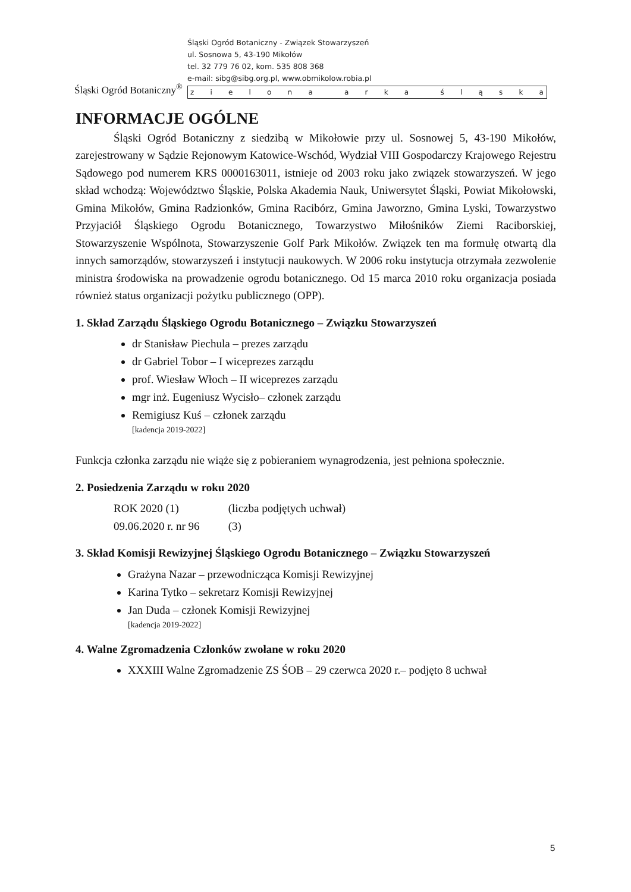Śląski Ogród Botaniczny<sup>®</sup>
Śląski Ogród Botaniczny - Związek Stowarzyszeń
ul. Sosnowa 5, 43-190 Mikołów
tel. 32 779 76 02, kom. 535 808 368
e-mail: sibg@sibg.org.pl, www.obmikolow.robia.pl
zielona arka śląska
INFORMACJE OGÓLNE
Śląski Ogród Botaniczny z siedzibą w Mikołowie przy ul. Sosnowej 5, 43-190 Mikołów, zarejestrowany w Sądzie Rejonowym Katowice-Wschód, Wydział VIII Gospodarczy Krajowego Rejestru Sądowego pod numerem KRS 0000163011, istnieje od 2003 roku jako związek stowarzyszeń. W jego skład wchodzą: Województwo Śląskie, Polska Akademia Nauk, Uniwersytet Śląski, Powiat Mikołowski, Gmina Mikołów, Gmina Radzionków, Gmina Racibórz, Gmina Jaworzno, Gmina Lyski, Towarzystwo Przyjaciół Śląskiego Ogrodu Botanicznego, Towarzystwo Miłośników Ziemi Raciborskiej, Stowarzyszenie Wspólnota, Stowarzyszenie Golf Park Mikołów. Związek ten ma formułę otwartą dla innych samorządów, stowarzyszeń i instytucji naukowych. W 2006 roku instytucja otrzymała zezwolenie ministra środowiska na prowadzenie ogrodu botanicznego. Od 15 marca 2010 roku organizacja posiada również status organizacji pożytku publicznego (OPP).
1. Skład Zarządu Śląskiego Ogrodu Botanicznego – Związku Stowarzyszeń
dr Stanisław Piechula – prezes zarządu
dr Gabriel Tobor – I wiceprezes zarządu
prof. Wiesław Włoch – II wiceprezes zarządu
mgr inż. Eugeniusz Wycisło– członek zarządu
Remigiusz Kuś – członek zarządu
[kadencja 2019-2022]
Funkcja członka zarządu nie wiąże się z pobieraniem wynagrodzenia, jest pełniona społecznie.
2. Posiedzenia Zarządu w roku 2020
ROK 2020 (1) (liczba podjętych uchwał)
09.06.2020 r. nr 96 (3)
3. Skład Komisji Rewizyjnej Śląskiego Ogrodu Botanicznego – Związku Stowarzyszeń
Grażyna Nazar – przewodnicząca Komisji Rewizyjnej
Karina Tytko – sekretarz Komisji Rewizyjnej
Jan Duda – członek Komisji Rewizyjnej
[kadencja 2019-2022]
4. Walne Zgromadzenia Członków zwołane w roku 2020
XXXIII Walne Zgromadzenie ZS ŚOB – 29 czerwca 2020 r.– podjęto 8 uchwał
5